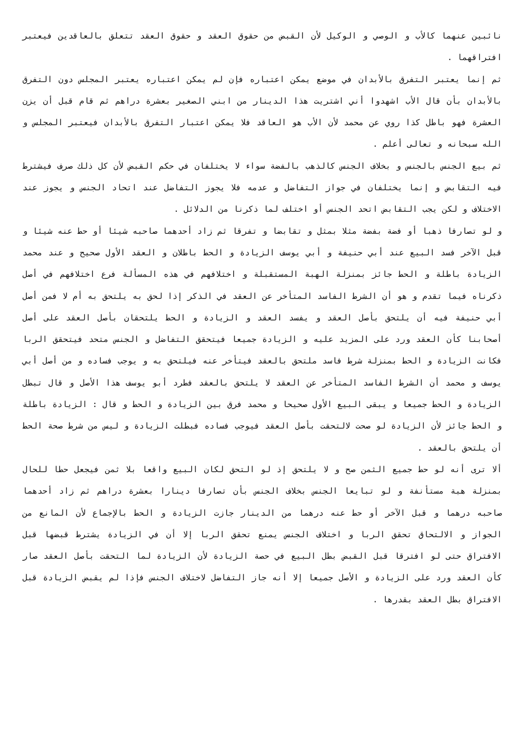نائبين عنهما كالأب و الوصي و الوكيل لأن القبض من حقوق العقد و حقوق العقد تتعلق بالعاقدين فيعتبر افتراقهما .
ثم إنما يعتبر التفرق بالأبدان في موضع يمكن اعتباره فإن لم يمكن اعتباره يعتبر المجلس دون التفرق بالأبدان بأن قال الأب اشهدوا أني اشتريت هذا الدينار من ابني الصغير بعشرة دراهم ثم قام قبل أن يزن العشرة فهو باطل كذا روي عن محمد لأن الأب هو العاقد فلا يمكن اعتبار التفرق بالأبدان فيعتبر المجلس و الله سبحانه و تعالى أعلم .
ثم بيع الجنس بالجنس و بخلاف الجنس كالذهب بالفضة سواء لا يختلفان في حكم القبض لأن كل ذلك صرف فيشترط فيه التقابض و إنما يختلفان في جواز التفاضل و عدمه فلا يجوز التفاضل عند اتحاد الجنس و يجوز عند الاختلاف و لكن يجب التقابض اتحد الجنس أو اختلف لما ذكرنا من الدلائل .
و لو تصارفا ذهبا أو فضة بفضة مثلا بمثل و تقابضا و تفرقا ثم زاد أحدهما صاحبه شيئا أو حط عنه شيئا و قبل الآخر فسد البيع عند أبي حنيفة و أبي يوسف الزيادة و الحط باطلان و العقد الأول صحيح و عند محمد الزيادة باطلة و الحط جائز بمنزلة الهبة المستقبلة و اختلافهم في هذه المسألة فرع اختلافهم في أصل ذكرناه فيما تقدم و هو أن الشرط الفاسد المتأخر عن العقد في الذكر إذا لحق به يلتحق به أم لا فمن أصل أبي حنيفة فيه أن يلتحق بأصل العقد و يفسد العقد و الزيادة و الحط يلتحقان بأصل العقد على أصل أصحابنا كأن العقد ورد على المزيد عليه و الزيادة جميعا فيتحقق التفاضل و الجنس متحد فيتحقق الربا فكانت الزيادة و الحط بمنزلة شرط فاسد ملتحق بالعقد فيتأخر عنه فيلتحق به و يوجب فساده و من أصل أبي يوسف و محمد أن الشرط الفاسد المتأخر عن العقد لا يلتحق بالعقد فطرد أبو يوسف هذا الأصل و قال تبطل الزيادة و الحط جميعا و يبقى البيع الأول صحيحا و محمد فرق بين الزيادة و الحط و قال : الزيادة باطلة و الحط جائز لأن الزيادة لو صحت لالتحقت بأصل العقد فيوجب فساده فبطلت الزيادة و ليس من شرط صحة الحط أن يلتحق بالعقد .
ألا ترى أنه لو حط جميع الثمن صح و لا يلتحق إذ لو التحق لكان البيع واقعا بلا ثمن فيجعل حطا للحال بمنزلة هبة مستأنفة و لو تبايعا الجنس بخلاف الجنس بأن تصارفا دينارا بعشرة دراهم ثم زاد أحدهما صاحبه درهما و قبل الآخر أو حط عنه درهما من الدينار جازت الزيادة و الحط بالإجماع لأن المانع من الجواز و الالتحاق تحقق الربا و اختلاف الجنس يمنع تحقق الربا إلا أن في الزيادة يشترط قبضها قبل الافتراق حتى لو افترقا قبل القبض بطل البيع في حصة الزيادة لأن الزيادة لما التحقت بأصل العقد صار كأن العقد ورد على الزيادة و الأصل جميعا إلا أنه جاز التفاضل لاختلاف الجنس فإذا لم يقبض الزيادة قبل الافتراق بطل العقد بقدرها .